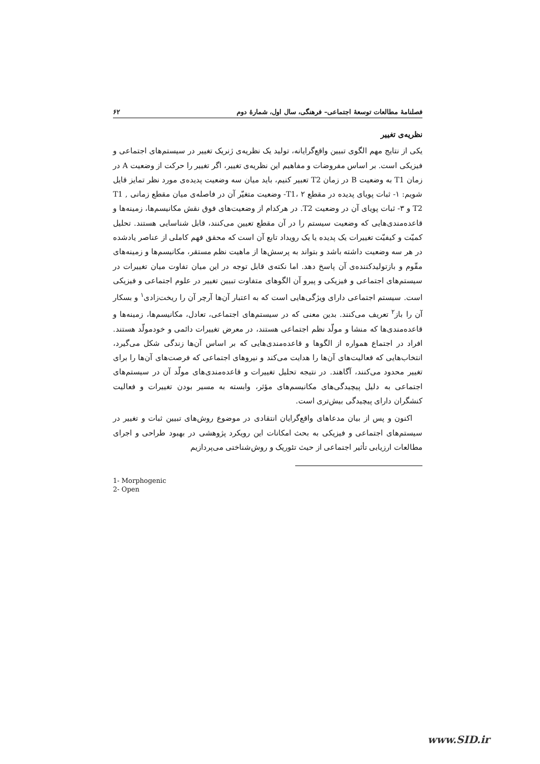فصلنامهٔ مطالعات توسعهٔ اجتماعی– فرهنگی، سال اول، شمارهٔ دوم ۶۲
نظریه‌ی تغییر
یکی از نتایج مهم الگوی تبیین واقع‌گرایانه، تولید یک نظریه‌ی ژنریک تغییر در سیستم‌های اجتماعی و فیزیکی است. بر اساس مفروضات و مفاهیم این نظریه‌ی تغییر، اگر تغییر را حرکت از وضعیت A در زمان T1 به وضعیت B در زمان T2 تعبیر کنیم، باید میان سه وضعیت پدیده‌ی مورد نظر تمایز قایل شویم: ۱- ثبات پویای پدیده در مقطع T1، ۲- وضعیت متغیّر آن در فاصله‌ی میان مقطع زمانی T1 , T2 و ۳- ثبات پویای آن در وضعیت T2. در هرکدام از وضعیت‌های فوق نقش مکانیسم‌ها، زمینه‌ها و قاعده‌مندی‌هایی که وضعیت سیستم را در آن مقطع تعیین می‌کنند، قابل شناسایی هستند. تحلیل کمیّت و کیفیّت تغییرات یک پدیده یا یک رویداد تابع آن است که محقق فهم کاملی از عناصر یادشده در هر سه وضعیت داشته باشد و بتواند به پرسش‌ها از ماهیت نظم مستقر، مکانیسم‌ها و زمینه‌های مقّوم و بازتولیدکننده‌ی آن پاسخ دهد. اما نکته‌ی قابل توجه در این میان تفاوت میان تغییرات در سیستم‌های اجتماعی و فیزیکی و پیرو آن الگوهای متفاوت تبیین تغییر در علوم اجتماعی و فیزیکی است. سیستم اجتماعی دارای ویژگی‌هایی است که به اعتبار آن‌ها آرچر آن را ریخت‌زادی<sup>۱</sup> و بسکار آن را باز<sup>۲</sup> تعریف می‌کنند. بدین معنی که در سیستم‌های اجتماعی، تعادل، مکانیسم‌ها، زمینه‌ها و قاعده‌مندی‌ها که منشا و مولّد نظم اجتماعی هستند، در معرض تغییرات دائمی و خودمولّد هستند. افراد در اجتماع همواره از الگوها و قاعده‌مندی‌هایی که بر اساس آن‌ها زندگی شکل می‌گیرد، انتخاب‌هایی که فعالیت‌های آن‌ها را هدایت می‌کند و نیروهای اجتماعی که فرصت‌های آن‌ها را برای تغییر محدود می‌کنند، آگاهند. در نتیجه تحلیل تغییرات و قاعده‌مندی‌های مولّد آن در سیستم‌های اجتماعی به دلیل پیچیدگی‌های مکانیسم‌های مؤثر، وابسته به مسیر بودن تغییرات و فعالیت کنشگران دارای پیچیدگی بیش‌تری است.
اکنون و پس از بیان مدعاهای واقع‌گرایان انتقادی در موضوع روش‌های تبیین ثبات و تغییر در سیستم‌های اجتماعی و فیزیکی به بحث امکانات این رویکرد پژوهشی در بهبود طراحی و اجرای مطالعات ارزیابی تأثیر اجتماعی از حیث تئوریک و روش‌شناختی می‌پردازیم
1- Morphogenic
2- Open
www.SID.ir